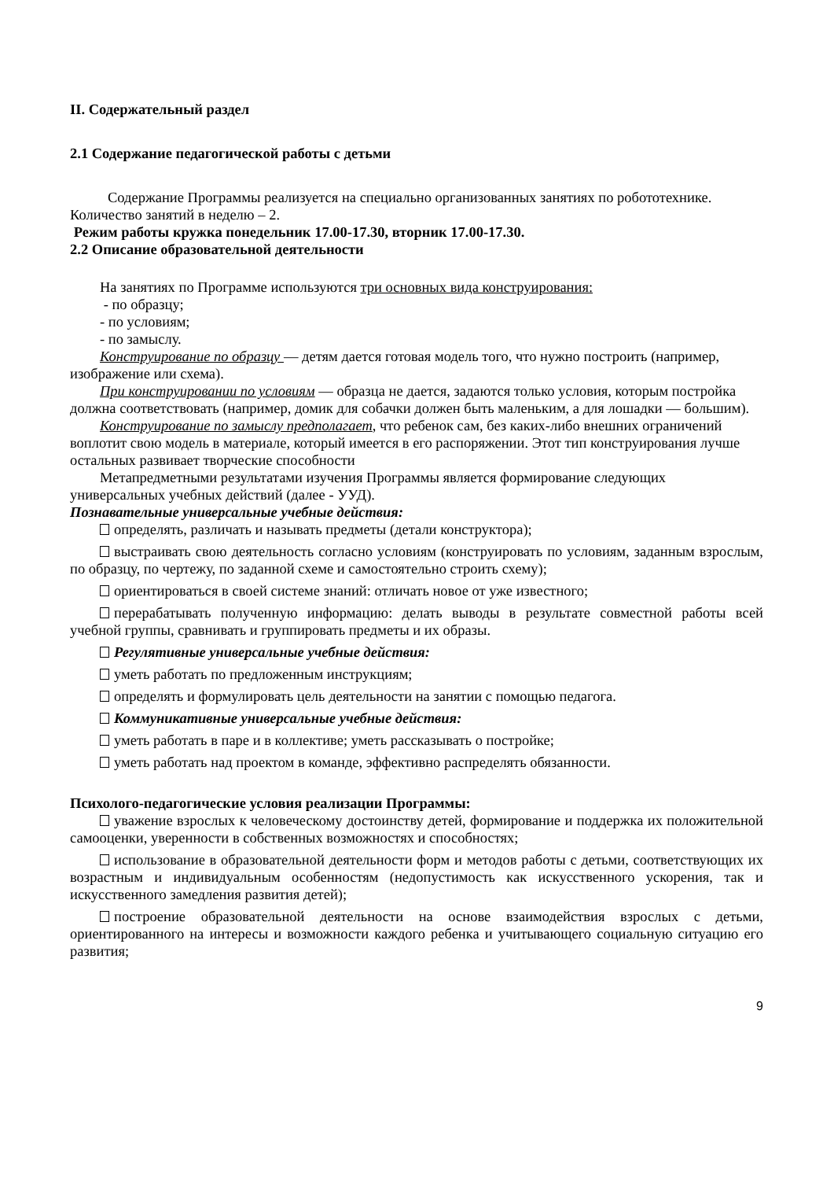II. Содержательный раздел
2.1 Содержание педагогической работы с детьми
Содержание Программы реализуется на специально организованных занятиях по робототехнике. Количество занятий в неделю – 2.
Режим работы кружка понедельник 17.00-17.30, вторник 17.00-17.30.
2.2 Описание образовательной деятельности
На занятиях по Программе используются три основных вида конструирования:
- по образцу;
- по условиям;
- по замыслу.
Конструирование по образцу — детям дается готовая модель того, что нужно построить (например, изображение или схема).
При конструировании по условиям — образца не дается, задаются только условия, которым постройка должна соответствовать (например, домик для собачки должен быть маленьким, а для лошадки — большим).
Конструирование по замыслу предполагает, что ребенок сам, без каких-либо внешних ограничений воплотит свою модель в материале, который имеется в его распоряжении. Этот тип конструирования лучше остальных развивает творческие способности
Метапредметными результатами изучения Программы является формирование следующих универсальных учебных действий (далее - УУД).
Познавательные универсальные учебные действия:
определять, различать и называть предметы (детали конструктора);
выстраивать свою деятельность согласно условиям (конструировать по условиям, заданным взрослым, по образцу, по чертежу, по заданной схеме и самостоятельно строить схему);
ориентироваться в своей системе знаний: отличать новое от уже известного;
перерабатывать полученную информацию: делать выводы в результате совместной работы всей учебной группы, сравнивать и группировать предметы и их образы.
Регулятивные универсальные учебные действия:
уметь работать по предложенным инструкциям;
определять и формулировать цель деятельности на занятии с помощью педагога.
Коммуникативные универсальные учебные действия:
уметь работать в паре и в коллективе; уметь рассказывать о постройке;
уметь работать над проектом в команде, эффективно распределять обязанности.
Психолого-педагогические условия реализации Программы:
уважение взрослых к человеческому достоинству детей, формирование и поддержка их положительной самооценки, уверенности в собственных возможностях и способностях;
использование в образовательной деятельности форм и методов работы с детьми, соответствующих их возрастным и индивидуальным особенностям (недопустимость как искусственного ускорения, так и искусственного замедления развития детей);
построение образовательной деятельности на основе взаимодействия взрослых с детьми, ориентированного на интересы и возможности каждого ребенка и учитывающего социальную ситуацию его развития;
9